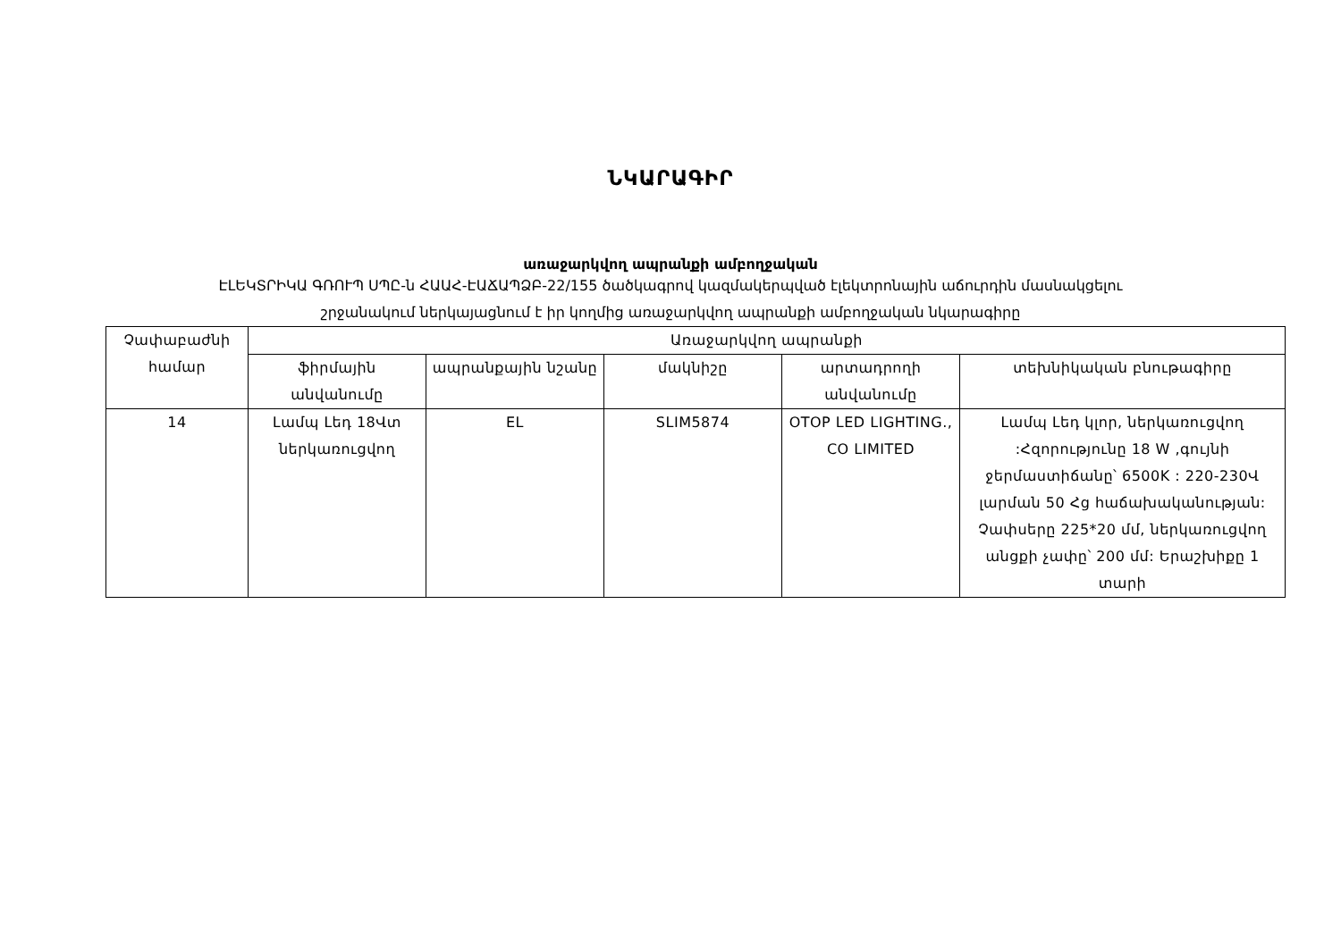ՆԿԱՐԱԳԻՐ
առաջարկվող ապրանքի ամբողջական
ԷԼԵԿՏՐԻԿԱ ԳՌՈՒՊ ՍՊԸ-ն ՀԱԱՀ-ԷԱՃԱՊՁԲ-22/155 ծածկագրով կազմակերպված էլեկտրոնային աճուրդին մասնակցելու
շրջանակում ներկայացնում է իր կողմից առաջարկվող ապրանքի ամբողջական նկարագիրը
| Չափաբաժնի համար | Առաջարկվող ապրանքի | | | | |
| --- | --- | --- | --- | --- | --- |
| | ֆիրմային անվանումը | ապրանքային նշանը | մակնիշը | արտադրողի անվանումը | տեխնիկական բնութագիրը |
| 14 | Լամպ Լեդ 18Վտ ներկառուցվող | EL | SLIM5874 | OTOP LED LIGHTING., CO LIMITED | Լամպ Լեդ կլոր, ներկառուցվող :Հզորությունը 18 W ,գույնի ջերմաստիճանը՝ 6500K : 220-230Վ լարման 50 Հց հաճախականության: Չափսերը 225*20 մմ, ներկառուցվող անցքի չափը՝ 200 մմ: Երաշխիքը 1 տարի |